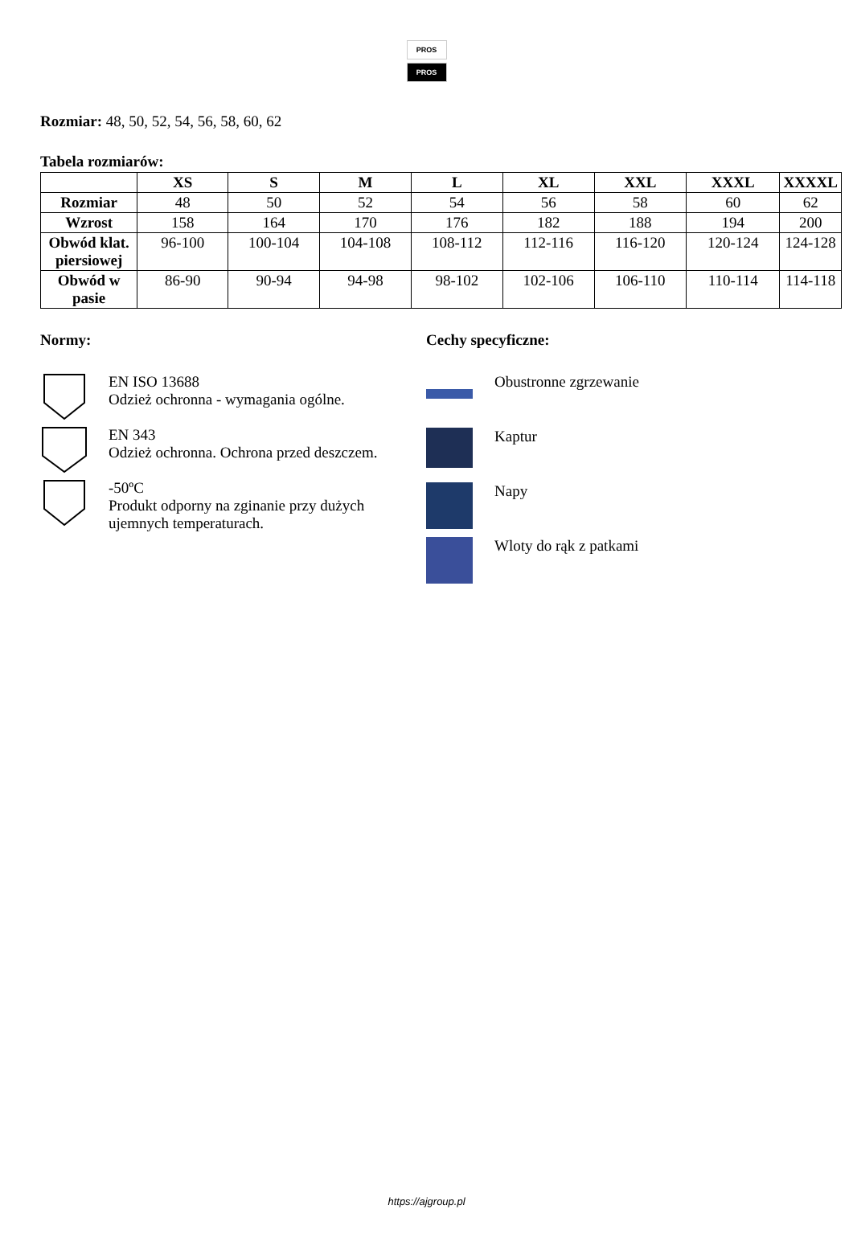PROS
PROS
Rozmiar: 48, 50, 52, 54, 56, 58, 60, 62
Tabela rozmiarów:
| | XS | S | M | L | XL | XXL | XXXL | XXXXL |
| --- | --- | --- | --- | --- | --- | --- | --- | --- |
| Rozmiar | 48 | 50 | 52 | 54 | 56 | 58 | 60 | 62 |
| Wzrost | 158 | 164 | 170 | 176 | 182 | 188 | 194 | 200 |
| Obwód klat. piersiowej | 96-100 | 100-104 | 104-108 | 108-112 | 112-116 | 116-120 | 120-124 | 124-128 |
| Obwód w pasie | 86-90 | 90-94 | 94-98 | 98-102 | 102-106 | 106-110 | 110-114 | 114-118 |
Normy:
EN ISO 13688
Odzież ochronna - wymagania ogólne.
EN 343
Odzież ochronna. Ochrona przed deszczem.
-50ºC
Produkt odporny na zginanie przy dużych ujemnych temperaturach.
Cechy specyficzne:
Obustronne zgrzewanie
Kaptur
Napy
Wloty do rąk z patkami
https://ajgroup.pl